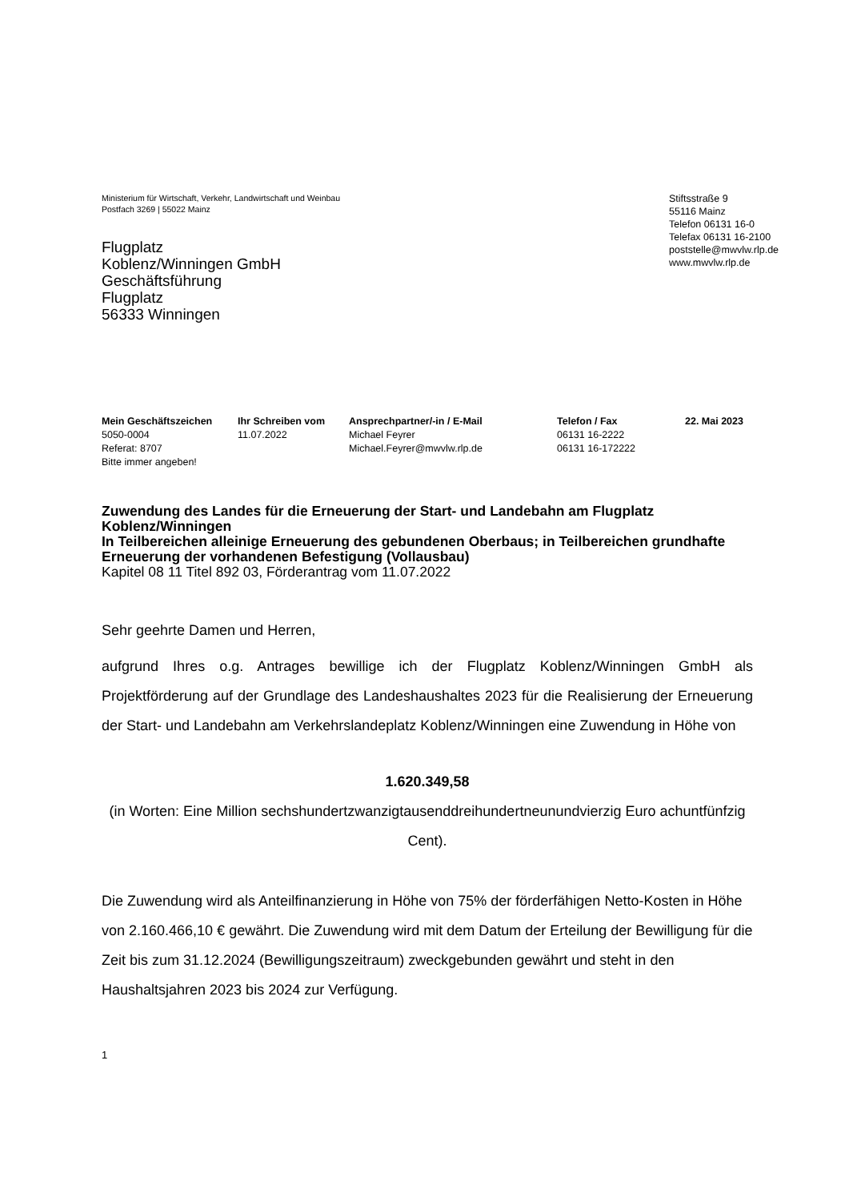Ministerium für Wirtschaft, Verkehr, Landwirtschaft und Weinbau
Postfach 3269 | 55022 Mainz
Flugplatz
Koblenz/Winningen GmbH
Geschäftsführung
Flugplatz
56333 Winningen
Stiftsstraße 9
55116 Mainz
Telefon 06131 16-0
Telefax 06131 16-2100
poststelle@mwvlw.rlp.de
www.mwvlw.rlp.de
Mein Geschäftszeichen
5050-0004
Referat: 8707
Bitte immer angeben!
Ihr Schreiben vom
11.07.2022
Ansprechpartner/-in / E-Mail
Michael Feyrer
Michael.Feyrer@mwvlw.rlp.de
Telefon / Fax
06131 16-2222
06131 16-172222
22. Mai 2023
Zuwendung des Landes für die Erneuerung der Start- und Landebahn am Flugplatz Koblenz/Winningen
In Teilbereichen alleinige Erneuerung des gebundenen Oberbaus; in Teilbereichen grundhafte Erneuerung der vorhandenen Befestigung (Vollausbau)
Kapitel 08 11 Titel 892 03, Förderantrag vom 11.07.2022
Sehr geehrte Damen und Herren,
aufgrund Ihres o.g. Antrages bewillige ich der Flugplatz Koblenz/Winningen GmbH als Projektförderung auf der Grundlage des Landeshaushaltes 2023 für die Realisierung der Erneuerung der Start- und Landebahn am Verkehrslandeplatz Koblenz/Winningen eine Zuwendung in Höhe von
1.620.349,58
(in Worten: Eine Million sechshundertzwanzigtausenddreihundertneunundvierzig Euro achuntfünfzig Cent).
Die Zuwendung wird als Anteilfinanzierung in Höhe von 75% der förderfähigen Netto-Kosten in Höhe von 2.160.466,10 € gewährt. Die Zuwendung wird mit dem Datum der Erteilung der Bewilligung für die Zeit bis zum 31.12.2024 (Bewilligungszeitraum) zweckgebunden gewährt und steht in den Haushaltsjahren 2023 bis 2024 zur Verfügung.
1